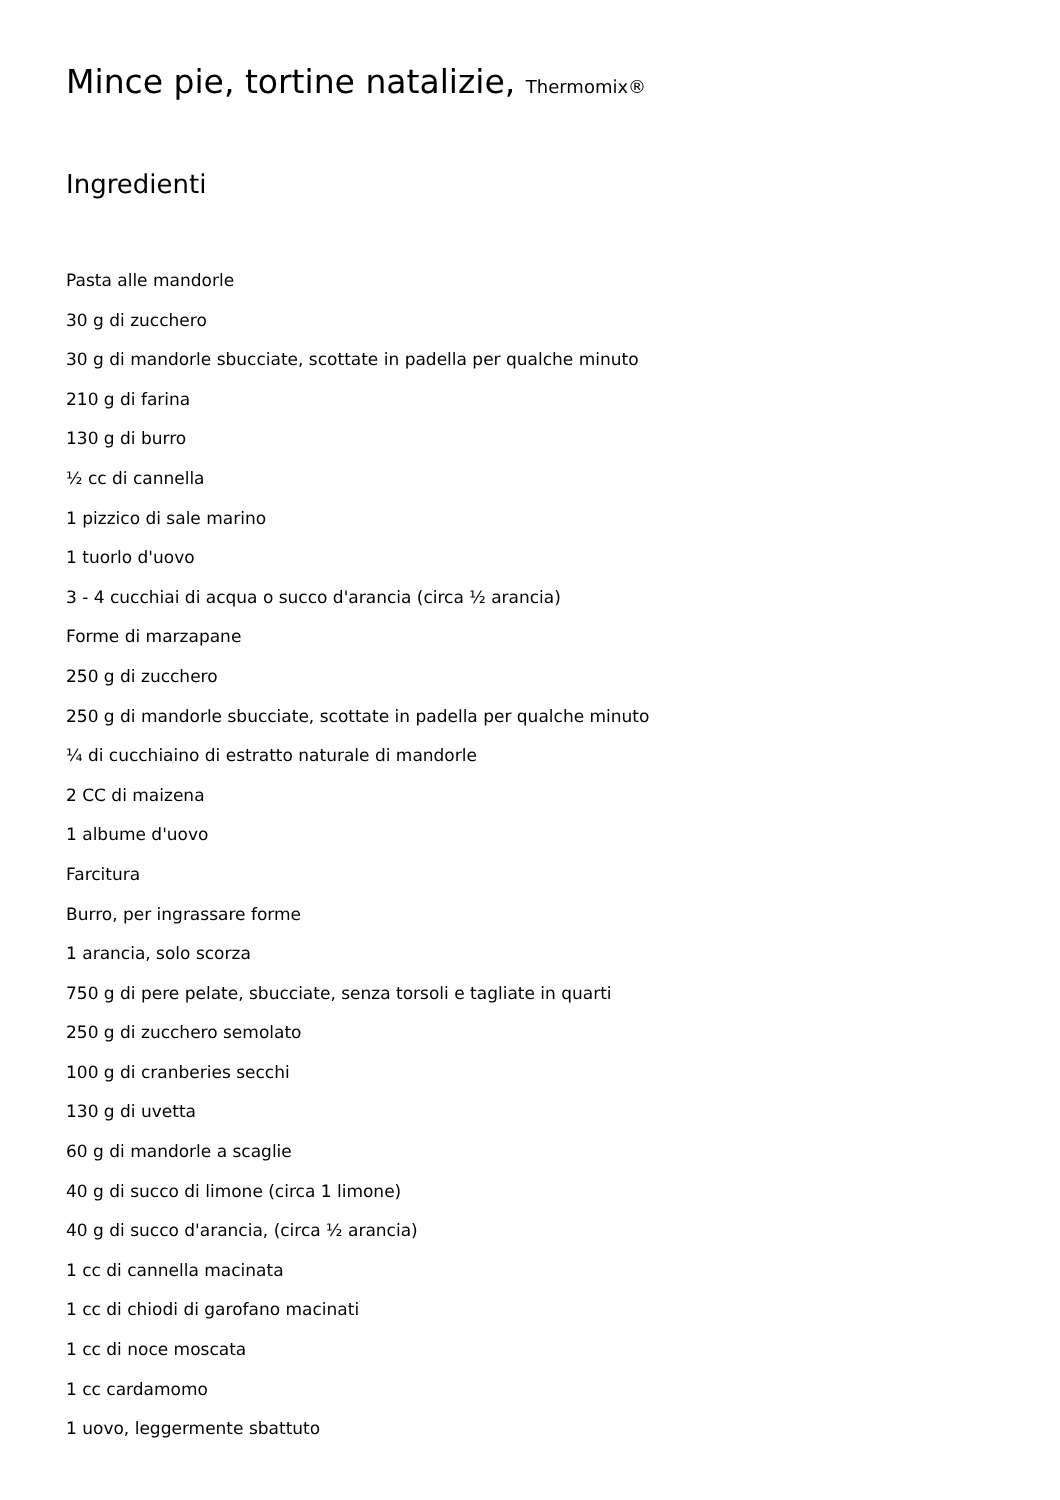Mince pie, tortine natalizie, Thermomix®
Ingredienti
Pasta alle mandorle
30 g di zucchero
30 g di mandorle sbucciate, scottate in padella per qualche minuto
210 g di farina
130 g di burro
½ cc di cannella
1 pizzico di sale marino
1 tuorlo d'uovo
3 - 4 cucchiai di acqua o succo d'arancia (circa ½ arancia)
Forme di marzapane
250 g di zucchero
250 g di mandorle sbucciate, scottate in padella per qualche minuto
¼ di cucchiaino di estratto naturale di mandorle
2 CC di maizena
1 albume d'uovo
Farcitura
Burro, per ingrassare forme
1 arancia, solo scorza
750 g di pere pelate, sbucciate, senza torsoli e tagliate in quarti
250 g di zucchero semolato
100 g di cranberies secchi
130 g di uvetta
60 g di mandorle a scaglie
40 g di succo di limone (circa 1 limone)
40 g di succo d'arancia, (circa ½ arancia)
1 cc di cannella macinata
1 cc di chiodi di garofano macinati
1 cc di noce moscata
1 cc cardamomo
1 uovo, leggermente sbattuto